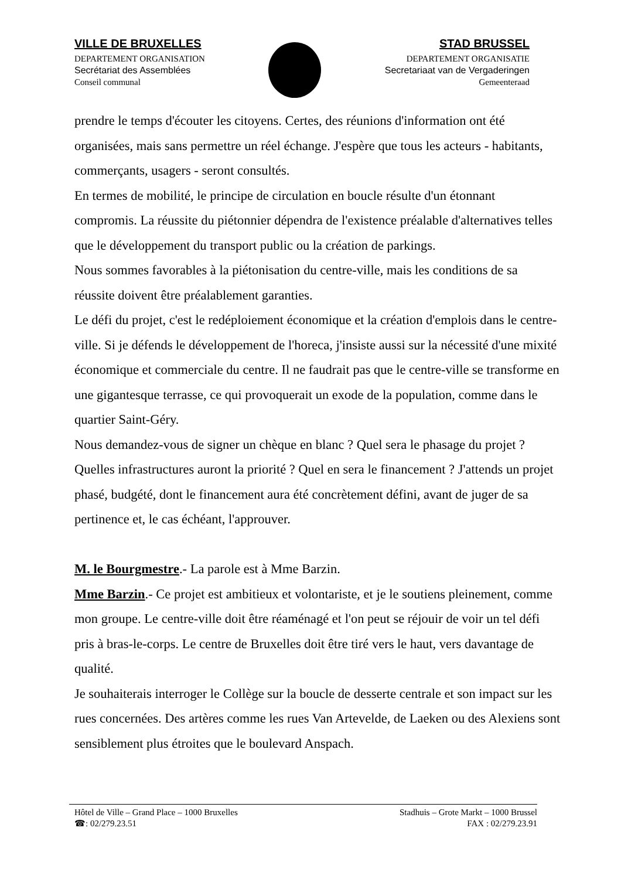VILLE DE BRUXELLES
DEPARTEMENT ORGANISATION
Secrétariat des Assemblées
Conseil communal
STAD BRUSSEL
DEPARTEMENT ORGANISATIE
Secretariaat van de Vergaderingen
Gemeenteraad
prendre le temps d'écouter les citoyens. Certes, des réunions d'information ont été organisées, mais sans permettre un réel échange. J'espère que tous les acteurs - habitants, commerçants, usagers - seront consultés.
En termes de mobilité, le principe de circulation en boucle résulte d'un étonnant compromis. La réussite du piétonnier dépendra de l'existence préalable d'alternatives telles que le développement du transport public ou la création de parkings.
Nous sommes favorables à la piétonisation du centre-ville, mais les conditions de sa réussite doivent être préalablement garanties.
Le défi du projet, c'est le redéploiement économique et la création d'emplois dans le centre-ville. Si je défends le développement de l'horeca, j'insiste aussi sur la nécessité d'une mixité économique et commerciale du centre. Il ne faudrait pas que le centre-ville se transforme en une gigantesque terrasse, ce qui provoquerait un exode de la population, comme dans le quartier Saint-Géry.
Nous demandez-vous de signer un chèque en blanc ? Quel sera le phasage du projet ? Quelles infrastructures auront la priorité ? Quel en sera le financement ? J'attends un projet phasé, budgété, dont le financement aura été concrètement défini, avant de juger de sa pertinence et, le cas échéant, l'approuver.
M. le Bourgmestre.- La parole est à Mme Barzin.
Mme Barzin.- Ce projet est ambitieux et volontariste, et je le soutiens pleinement, comme mon groupe. Le centre-ville doit être réaménagé et l'on peut se réjouir de voir un tel défi pris à bras-le-corps. Le centre de Bruxelles doit être tiré vers le haut, vers davantage de qualité.
Je souhaiterais interroger le Collège sur la boucle de desserte centrale et son impact sur les rues concernées. Des artères comme les rues Van Artevelde, de Laeken ou des Alexiens sont sensiblement plus étroites que le boulevard Anspach.
Hôtel de Ville – Grand Place – 1000 Bruxelles
☎: 02/279.23.51
Stadhuis – Grote Markt – 1000 Brussel
FAX : 02/279.23.91